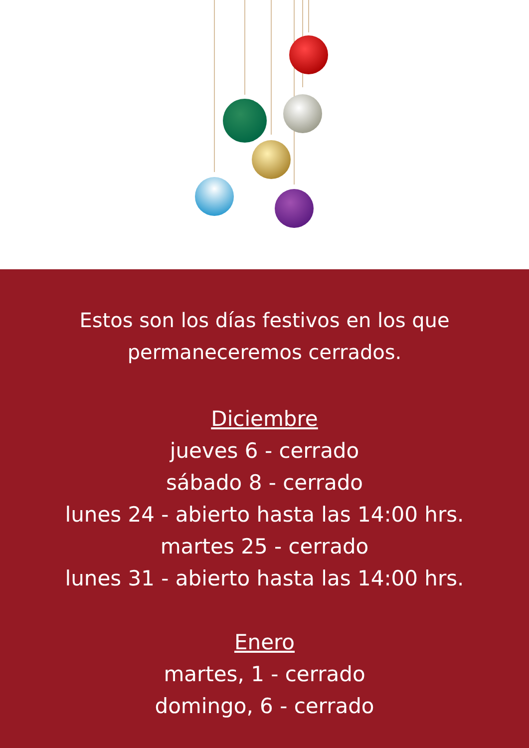Estos son los días festivos en los que
permaneceremos cerrados.
Diciembre
jueves 6 - cerrado
sábado 8 - cerrado
lunes 24 - abierto hasta las 14:00 hrs.
martes 25 - cerrado
lunes 31 - abierto hasta las 14:00 hrs.
Enero
martes, 1 - cerrado
domingo, 6 - cerrado